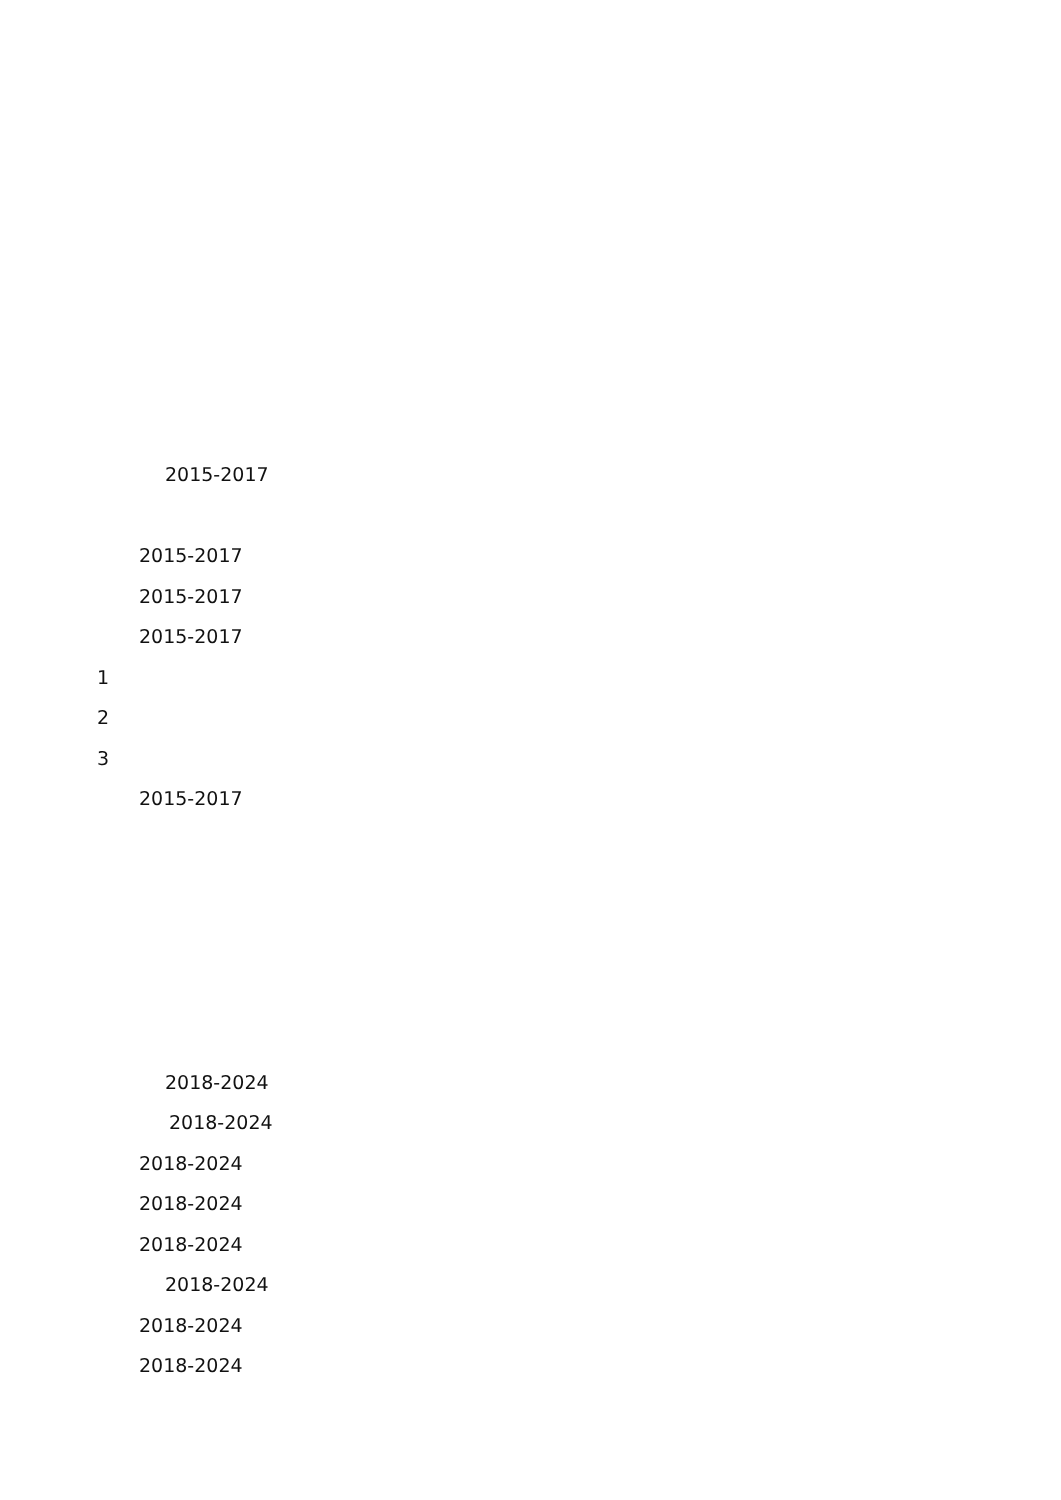2015-2017
2015-2017
2015-2017
2015-2017
1
2
3
2015-2017
2018-2024
2018-2024
2018-2024
2018-2024
2018-2024
2018-2024
2018-2024
2018-2024